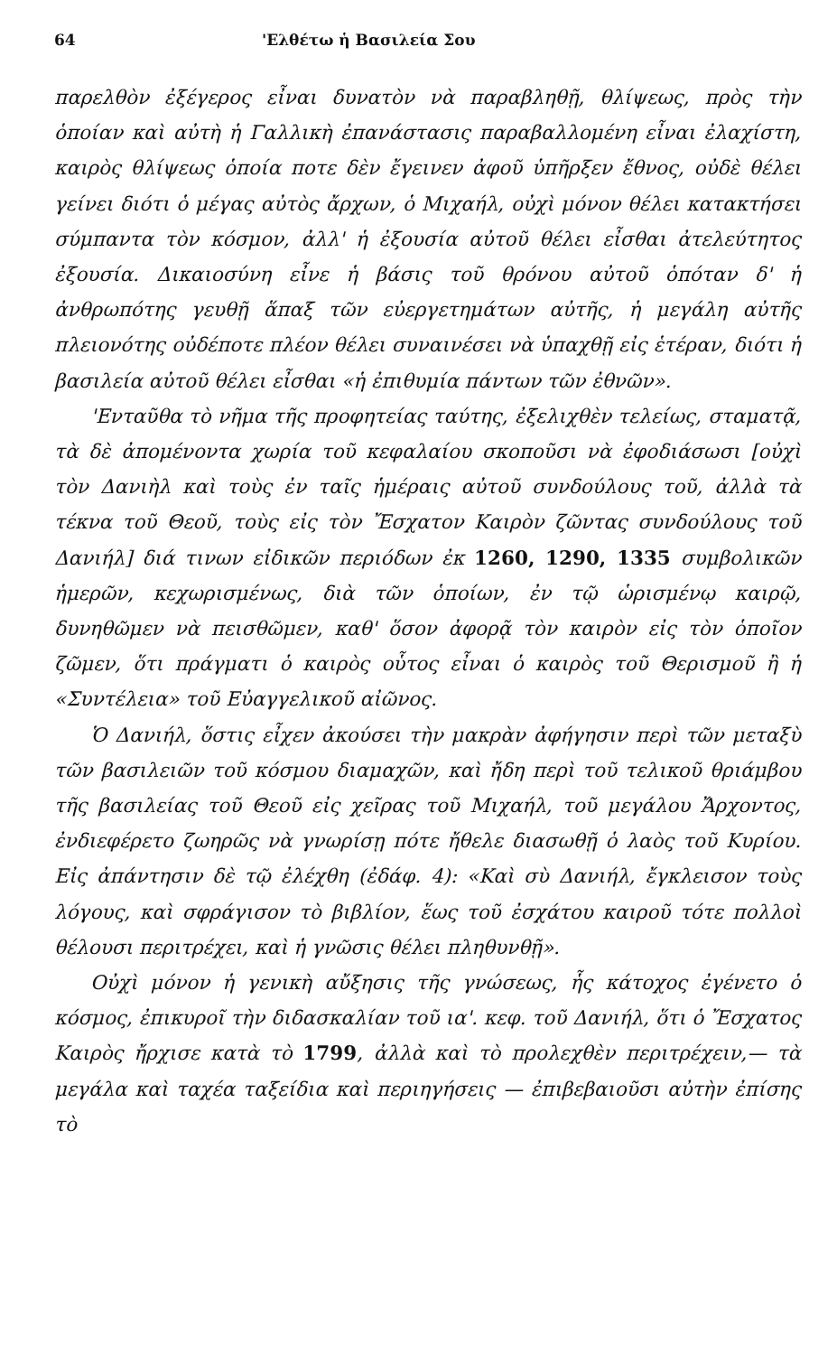64 'Ελθέτω ἡ Βασιλεία Σου
παρελθὸν ἐξέγερος εἶναι δυνατὸν νὰ παραβληθῇ, θλίψεως, πρὸς τὴν ὁποίαν καὶ αὐτὴ ἡ Γαλλικὴ ἐπανάστασις παραβαλλομένη εἶναι ἐλαχίστη, καιρὸς θλίψεως ὁποία ποτε δὲν ἔγεινεν ἀφοῦ ὑπῆρξεν ἔθνος, οὐδὲ θέλει γείνει διότι ὁ μέγας αὐτὸς ἄρχων, ὁ Μιχαήλ, οὐχὶ μόνον θέλει κατακτήσει σύμπαντα τὸν κόσμον, ἀλλ' ἡ ἐξουσία αὐτοῦ θέλει εἶσθαι ἀτελεύτητος ἐξουσία. Δικαιοσύνη εἶνε ἡ βάσις τοῦ θρόνου αὐτοῦ ὁπόταν δ' ἡ ἀνθρωπότης γευθῇ ἅπαξ τῶν εὐεργετημάτων αὐτῆς, ἡ μεγάλη αὐτῆς πλειονότης οὐδέποτε πλέον θέλει συναινέσει νὰ ὑπαχθῇ εἰς ἑτέραν, διότι ἡ βασιλεία αὐτοῦ θέλει εἶσθαι «ἡ ἐπιθυμία πάντων τῶν ἐθνῶν».
'Ενταῦθα τὸ νῆμα τῆς προφητείας ταύτης, ἐξελιχθὲν τελείως, σταματᾷ, τὰ δὲ ἀπομένοντα χωρία τοῦ κεφαλαίου σκοποῦσι νὰ ἐφοδιάσωσι [οὐχὶ τὸν Δανιὴλ καὶ τοὺς ἐν ταῖς ἡμέραις αὐτοῦ συνδούλους τοῦ, ἀλλὰ τὰ τέκνα τοῦ Θεοῦ, τοὺς εἰς τὸν Ἔσχατον Καιρὸν ζῶντας συνδούλους τοῦ Δανιήλ] διά τινων εἰδικῶν περιόδων ἐκ 1260, 1290, 1335 συμβολικῶν ἡμερῶν, κεχωρισμένως, διὰ τῶν ὁποίων, ἐν τῷ ὡρισμένῳ καιρῷ, δυνηθῶμεν νὰ πεισθῶμεν, καθ' ὅσον ἀφορᾷ τὸν καιρὸν εἰς τὸν ὁποῖον ζῶμεν, ὅτι πράγματι ὁ καιρὸς οὗτος εἶναι ὁ καιρὸς τοῦ Θερισμοῦ ἢ ἡ «Συντέλεια» τοῦ Εὐαγγελικοῦ αἰῶνος.
Ὁ Δανιήλ, ὅστις εἶχεν ἀκούσει τὴν μακρὰν ἀφήγησιν περὶ τῶν μεταξὺ τῶν βασιλειῶν τοῦ κόσμου διαμαχῶν, καὶ ἤδη περὶ τοῦ τελικοῦ θριάμβου τῆς βασιλείας τοῦ Θεοῦ εἰς χεῖρας τοῦ Μιχαήλ, τοῦ μεγάλου Ἄρχοντος, ἐνδιεφέρετο ζωηρῶς νὰ γνωρίσῃ πότε ἤθελε διασωθῇ ὁ λαὸς τοῦ Κυρίου. Εἰς ἀπάντησιν δὲ τῷ ἐλέχθη (ἐδάφ. 4): «Καὶ σὺ Δανιήλ, ἔγκλεισον τοὺς λόγους, καὶ σφράγισον τὸ βιβλίον, ἕως τοῦ ἐσχάτου καιροῦ τότε πολλοὶ θέλουσι περιτρέχει, καὶ ἡ γνῶσις θέλει πληθυνθῇ».
Οὐχὶ μόνον ἡ γενικὴ αὔξησις τῆς γνώσεως, ἧς κάτοχος ἐγένετο ὁ κόσμος, ἐπικυροῖ τὴν διδασκαλίαν τοῦ ια'. κεφ. τοῦ Δανιήλ, ὅτι ὁ Ἔσχατος Καιρὸς ἤρχισε κατὰ τὸ 1799, ἀλλὰ καὶ τὸ προλεχθὲν περιτρέχειν,— τὰ μεγάλα καὶ ταχέα ταξείδια καὶ περιηγήσεις — ἐπιβεβαιοῦσι αὐτὴν ἐπίσης τὸ